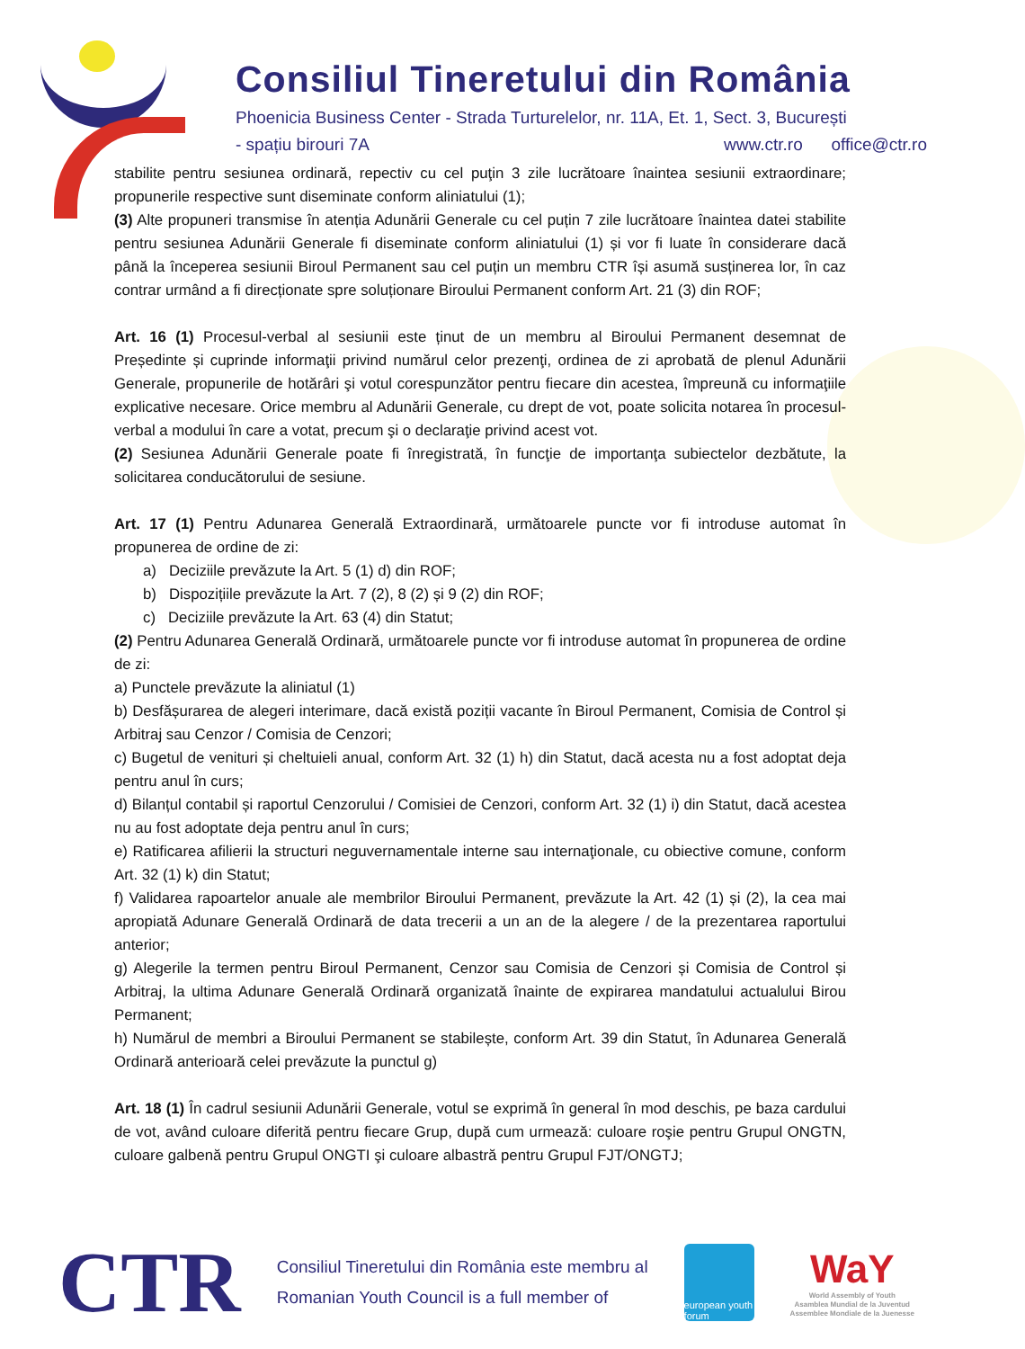Consiliul Tineretului din România
Phoenicia Business Center - Strada Turturelelor, nr. 11A, Et. 1, Sect. 3, București
- spațiu birouri 7A www.ctr.ro office@ctr.ro
stabilite pentru sesiunea ordinară, repectiv cu cel puţin 3 zile lucrătoare înaintea sesiunii extraordinare; propunerile respective sunt diseminate conform aliniatului (1);
(3) Alte propuneri transmise în atenția Adunării Generale cu cel puțin 7 zile lucrătoare înaintea datei stabilite pentru sesiunea Adunării Generale fi diseminate conform aliniatului (1) și vor fi luate în considerare dacă până la începerea sesiunii Biroul Permanent sau cel puțin un membru CTR își asumă susținerea lor, în caz contrar urmând a fi direcționate spre soluționare Biroului Permanent conform Art. 21 (3) din ROF;
Art. 16 (1) Procesul-verbal al sesiunii este ținut de un membru al Biroului Permanent desemnat de Președinte și cuprinde informaţii privind numărul celor prezenţi, ordinea de zi aprobată de plenul Adunării Generale, propunerile de hotărâri şi votul corespunzător pentru fiecare din acestea, împreună cu informaţiile explicative necesare. Orice membru al Adunării Generale, cu drept de vot, poate solicita notarea în procesul-verbal a modului în care a votat, precum şi o declaraţie privind acest vot.
(2) Sesiunea Adunării Generale poate fi înregistrată, în funcţie de importanţa subiectelor dezbătute, la solicitarea conducătorului de sesiune.
Art. 17 (1) Pentru Adunarea Generală Extraordinară, următoarele puncte vor fi introduse automat în propunerea de ordine de zi:
a) Deciziile prevăzute la Art. 5 (1) d) din ROF;
b) Dispozițiile prevăzute la Art. 7 (2), 8 (2) și 9 (2) din ROF;
c) Deciziile prevăzute la Art. 63 (4) din Statut;
(2) Pentru Adunarea Generală Ordinară, următoarele puncte vor fi introduse automat în propunerea de ordine de zi:
a) Punctele prevăzute la aliniatul (1)
b) Desfășurarea de alegeri interimare, dacă există poziții vacante în Biroul Permanent, Comisia de Control și Arbitraj sau Cenzor / Comisia de Cenzori;
c) Bugetul de venituri și cheltuieli anual, conform Art. 32 (1) h) din Statut, dacă acesta nu a fost adoptat deja pentru anul în curs;
d) Bilanțul contabil și raportul Cenzorului / Comisiei de Cenzori, conform Art. 32 (1) i) din Statut, dacă acestea nu au fost adoptate deja pentru anul în curs;
e) Ratificarea afilierii la structuri neguvernamentale interne sau internaţionale, cu obiective comune, conform Art. 32 (1) k) din Statut;
f) Validarea rapoartelor anuale ale membrilor Biroului Permanent, prevăzute la Art. 42 (1) și (2), la cea mai apropiată Adunare Generală Ordinară de data trecerii a un an de la alegere / de la prezentarea raportului anterior;
g) Alegerile la termen pentru Biroul Permanent, Cenzor sau Comisia de Cenzori și Comisia de Control și Arbitraj, la ultima Adunare Generală Ordinară organizată înainte de expirarea mandatului actualului Birou Permanent;
h) Numărul de membri a Biroului Permanent se stabilește, conform Art. 39 din Statut, în Adunarea Generală Ordinară anterioară celei prevăzute la punctul g)
Art. 18 (1) În cadrul sesiunii Adunării Generale, votul se exprimă în general în mod deschis, pe baza cardului de vot, având culoare diferită pentru fiecare Grup, după cum urmează: culoare roşie pentru Grupul ONGTN, culoare galbenă pentru Grupul ONGTI şi culoare albastră pentru Grupul FJT/ONGTJ;
CTR
Consiliul Tineretului din România este membru al
Romanian Youth Council is a full member of
european youth forum
WaY
World Assembly of Youth
Asamblea Mundial de la Juventud
Assemblee Mondiale de la Juenesse